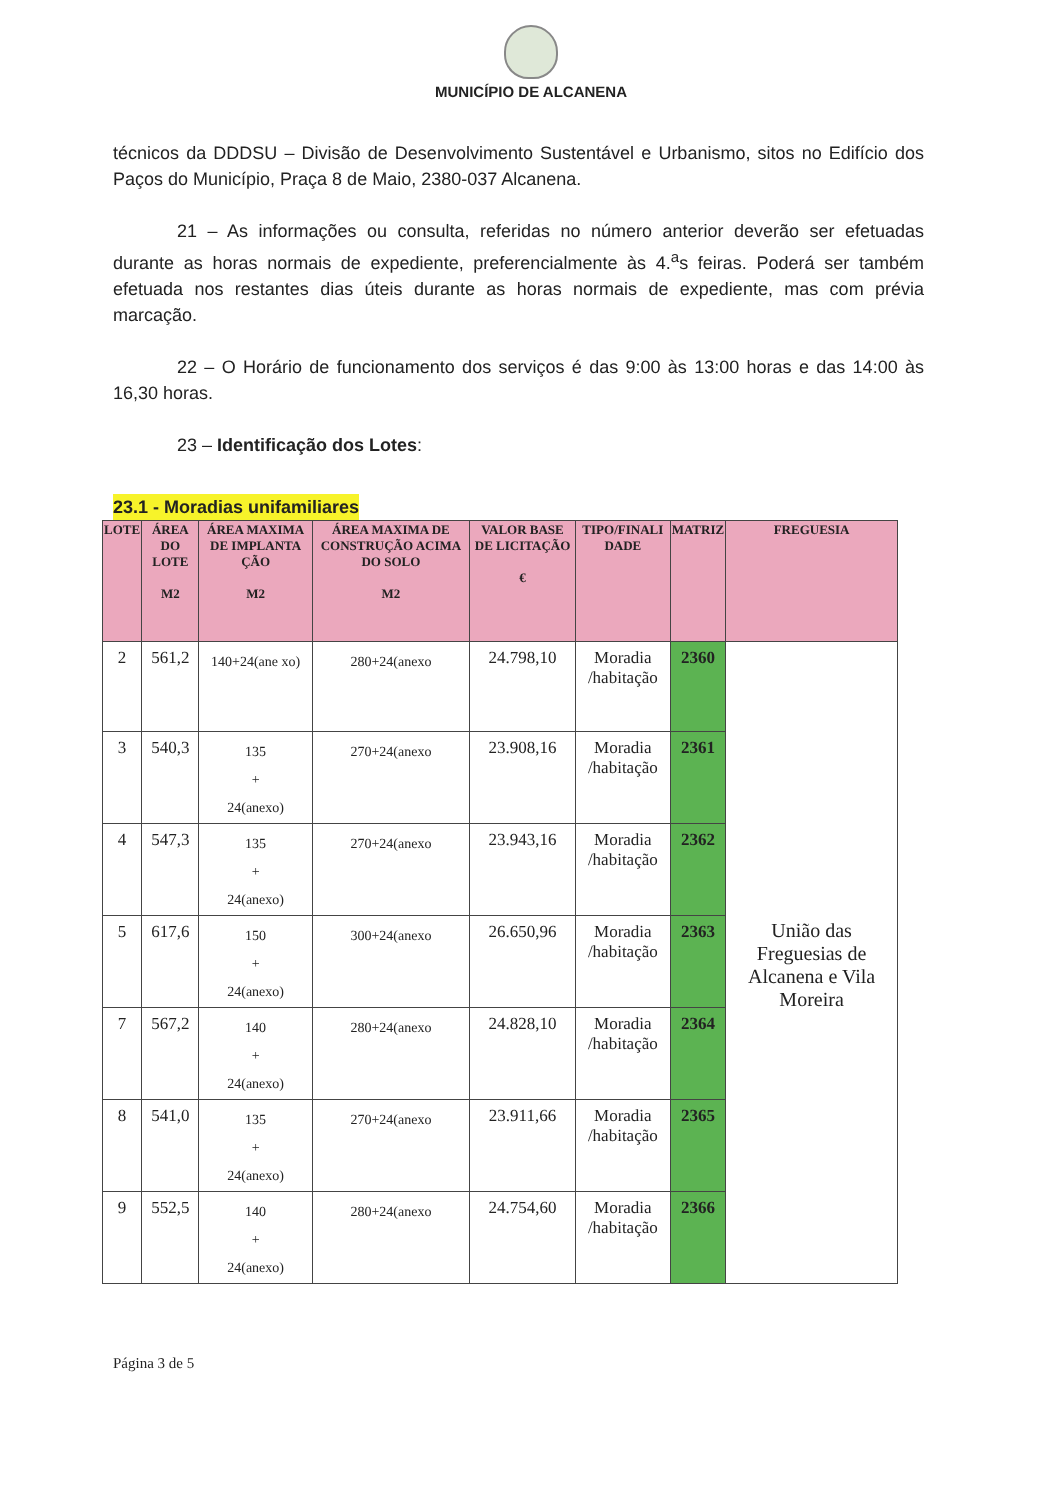MUNICÍPIO DE ALCANENA
técnicos da DDDSU – Divisão de Desenvolvimento Sustentável e Urbanismo, sitos no Edifício dos Paços do Município, Praça 8 de Maio, 2380-037 Alcanena.
21 – As informações ou consulta, referidas no número anterior deverão ser efetuadas durante as horas normais de expediente, preferencialmente às 4.<sup>a</sup>s feiras. Poderá ser também efetuada nos restantes dias úteis durante as horas normais de expediente, mas com prévia marcação.
22 – O Horário de funcionamento dos serviços é das 9:00 às 13:00 horas e das 14:00 às 16,30 horas.
23 – Identificação dos Lotes:
23.1 - Moradias unifamiliares
| LOTE | ÁREA DO LOTE M2 | ÁREA MAXIMA DE IMPLANTA ÇÃO M2 | ÁREA MAXIMA DE CONSTRUÇÃO ACIMA DO SOLO M2 | VALOR BASE DE LICITAÇÃO € | TIPO/FINALI DADE | MATRIZ | FREGUESIA |
| --- | --- | --- | --- | --- | --- | --- | --- |
| 2 | 561,2 | 140+24(ane xo) | 280+24(anexo | 24.798,10 | Moradia /habitação | 2360 | União das Freguesias de Alcanena e Vila Moreira |
| 3 | 540,3 | 135 + 24(anexo) | 270+24(anexo | 23.908,16 | Moradia /habitação | 2361 | |
| 4 | 547,3 | 135 + 24(anexo) | 270+24(anexo | 23.943,16 | Moradia /habitação | 2362 | |
| 5 | 617,6 | 150 + 24(anexo) | 300+24(anexo | 26.650,96 | Moradia /habitação | 2363 | |
| 7 | 567,2 | 140 + 24(anexo) | 280+24(anexo | 24.828,10 | Moradia /habitação | 2364 | |
| 8 | 541,0 | 135 + 24(anexo) | 270+24(anexo | 23.911,66 | Moradia /habitação | 2365 | |
| 9 | 552,5 | 140 + 24(anexo) | 280+24(anexo | 24.754,60 | Moradia /habitação | 2366 | |
Página 3 de 5